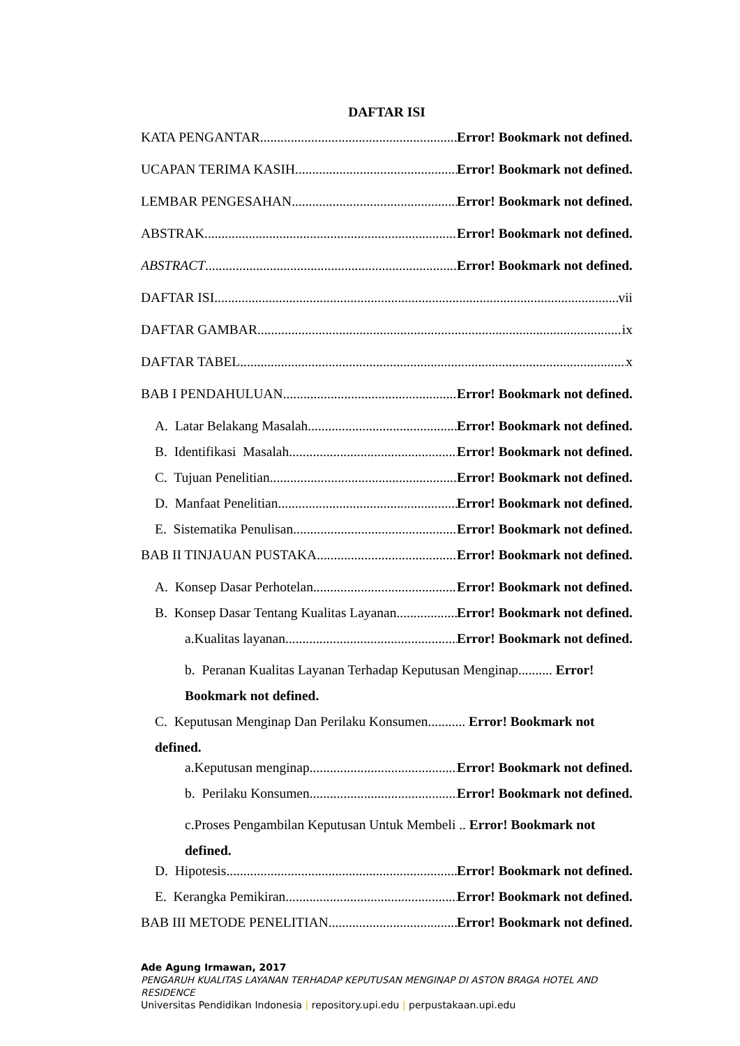DAFTAR ISI
KATA PENGANTAR Error! Bookmark not defined.
UCAPAN TERIMA KASIH Error! Bookmark not defined.
LEMBAR PENGESAHAN Error! Bookmark not defined.
ABSTRAK Error! Bookmark not defined.
ABSTRACT Error! Bookmark not defined.
DAFTAR ISI vii
DAFTAR GAMBAR ix
DAFTAR TABEL x
BAB I PENDAHULUAN Error! Bookmark not defined.
A. Latar Belakang Masalah Error! Bookmark not defined.
B. Identifikasi Masalah Error! Bookmark not defined.
C. Tujuan Penelitian Error! Bookmark not defined.
D. Manfaat Penelitian Error! Bookmark not defined.
E. Sistematika Penulisan Error! Bookmark not defined.
BAB II TINJAUAN PUSTAKA Error! Bookmark not defined.
A. Konsep Dasar Perhotelan Error! Bookmark not defined.
B. Konsep Dasar Tentang Kualitas Layanan Error! Bookmark not defined.
a.Kualitas layanan Error! Bookmark not defined.
b. Peranan Kualitas Layanan Terhadap Keputusan Menginap.......... Error! Bookmark not defined.
C. Keputusan Menginap Dan Perilaku Konsumen........... Error! Bookmark not defined.
a.Keputusan menginap Error! Bookmark not defined.
b. Perilaku Konsumen Error! Bookmark not defined.
c.Proses Pengambilan Keputusan Untuk Membeli .. Error! Bookmark not defined.
D. Hipotesis Error! Bookmark not defined.
E. Kerangka Pemikiran Error! Bookmark not defined.
BAB III METODE PENELITIAN Error! Bookmark not defined.
Ade Agung Irmawan, 2017
PENGARUH KUALITAS LAYANAN TERHADAP KEPUTUSAN MENGINAP DI ASTON BRAGA HOTEL AND RESIDENCE
Universitas Pendidikan Indonesia | repository.upi.edu | perpustakaan.upi.edu